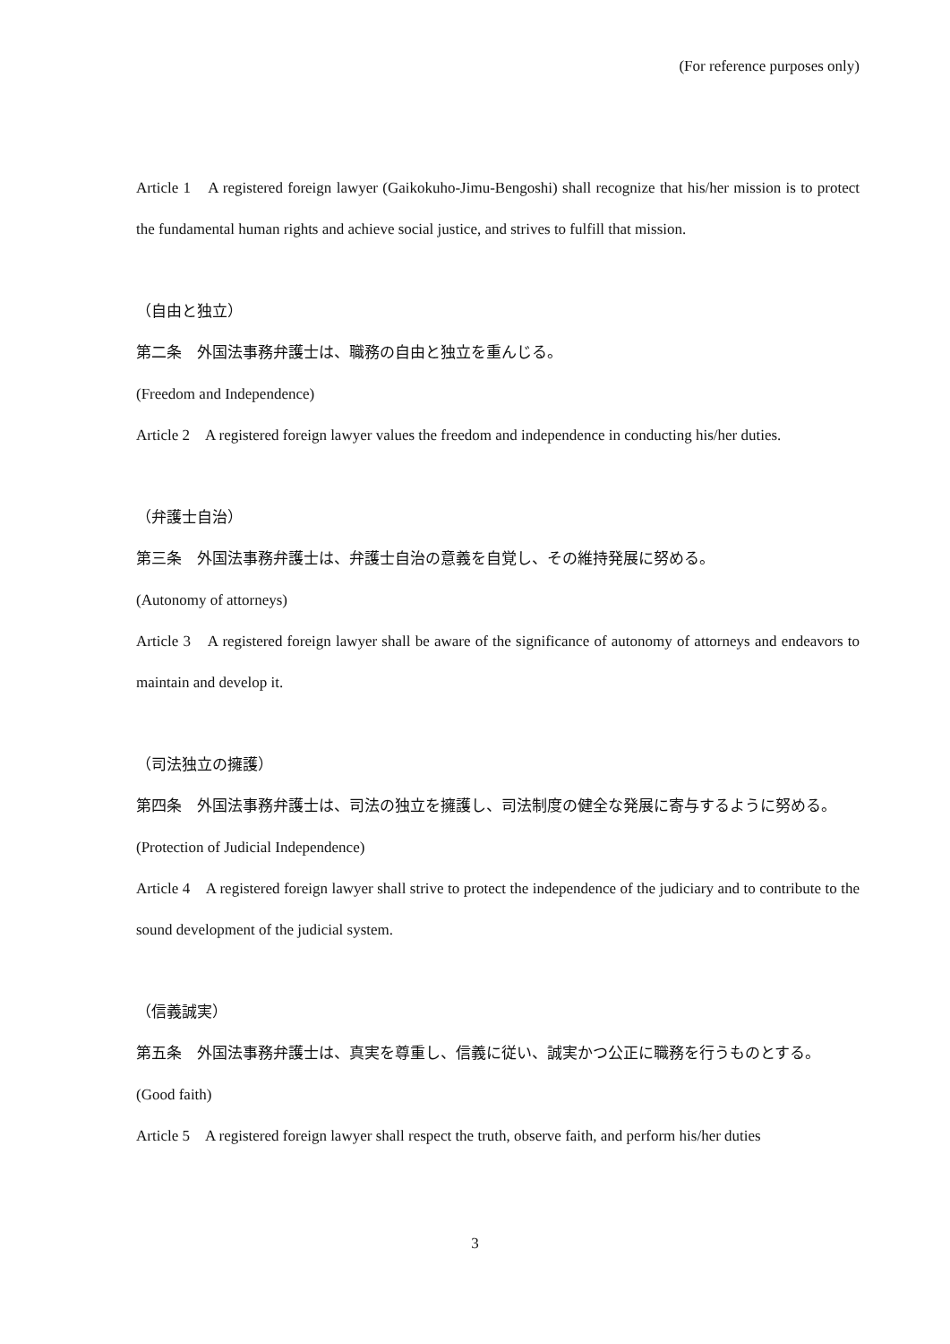(For reference purposes only)
Article 1　A registered foreign lawyer (Gaikokuho-Jimu-Bengoshi) shall recognize that his/her mission is to protect the fundamental human rights and achieve social justice, and strives to fulfill that mission.
（自由と独立）
第二条　外国法事務弁護士は、職務の自由と独立を重んじる。
(Freedom and Independence)
Article 2　A registered foreign lawyer values the freedom and independence in conducting his/her duties.
（弁護士自治）
第三条　外国法事務弁護士は、弁護士自治の意義を自覚し、その維持発展に努める。
(Autonomy of attorneys)
Article 3　A registered foreign lawyer shall be aware of the significance of autonomy of attorneys and endeavors to maintain and develop it.
（司法独立の擁護）
第四条　外国法事務弁護士は、司法の独立を擁護し、司法制度の健全な発展に寄与するように努める。
(Protection of Judicial Independence)
Article 4　A registered foreign lawyer shall strive to protect the independence of the judiciary and to contribute to the sound development of the judicial system.
（信義誠実）
第五条　外国法事務弁護士は、真実を尊重し、信義に従い、誠実かつ公正に職務を行うものとする。
(Good faith)
Article 5　A registered foreign lawyer shall respect the truth, observe faith, and perform his/her duties
3